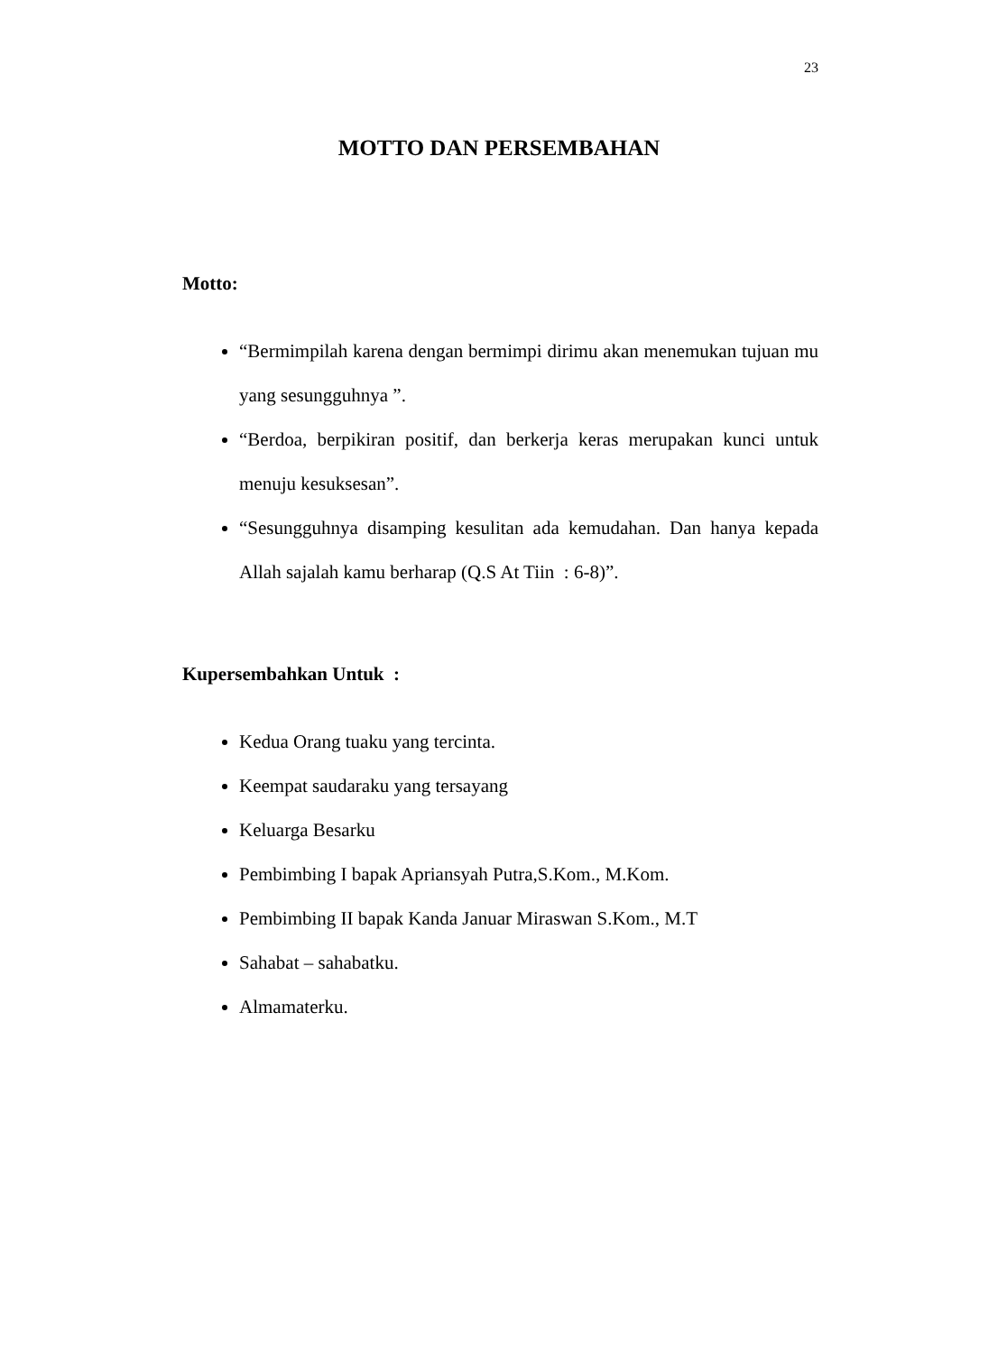23
MOTTO DAN PERSEMBAHAN
Motto:
“Bermimpilah karena dengan bermimpi dirimu akan menemukan tujuan mu yang sesungguhnya ”.
“Berdoa, berpikiran positif, dan berkerja keras merupakan kunci untuk menuju kesuksesan”.
“Sesungguhnya disamping kesulitan ada kemudahan. Dan hanya kepada Allah sajalah kamu berharap (Q.S At Tiin : 6-8)”.
Kupersembahkan Untuk :
Kedua Orang tuaku yang tercinta.
Keempat saudaraku yang tersayang
Keluarga Besarku
Pembimbing I bapak Apriansyah Putra,S.Kom., M.Kom.
Pembimbing II bapak Kanda Januar Miraswan S.Kom., M.T
Sahabat – sahabatku.
Almamaterku.